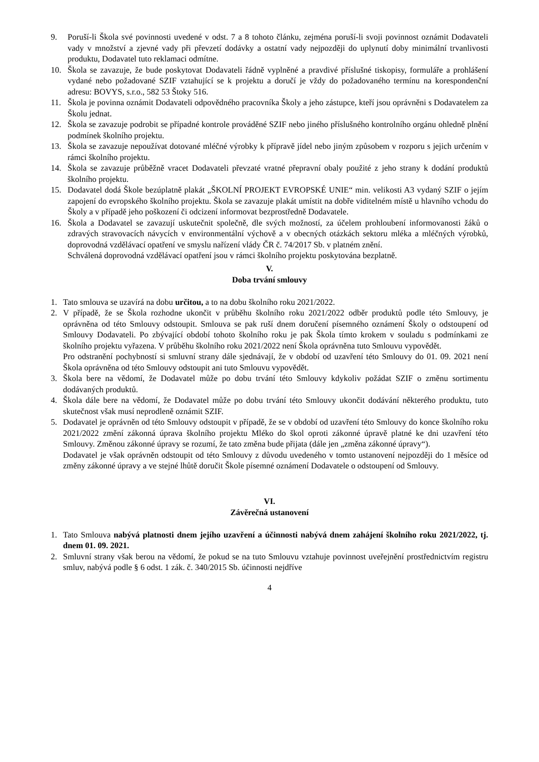9. Poruší-li Škola své povinnosti uvedené v odst. 7 a 8 tohoto článku, zejména poruší-li svoji povinnost oznámit Dodavateli vady v množství a zjevné vady při převzetí dodávky a ostatní vady nejpozději do uplynutí doby minimální trvanlivosti produktu, Dodavatel tuto reklamaci odmítne.
10. Škola se zavazuje, že bude poskytovat Dodavateli řádně vyplněné a pravdivé příslušné tiskopisy, formuláře a prohlášení vydané nebo požadované SZIF vztahující se k projektu a doručí je vždy do požadovaného termínu na korespondenční adresu: BOVYS, s.r.o., 582 53 Štoky 516.
11. Škola je povinna oznámit Dodavateli odpovědného pracovníka Školy a jeho zástupce, kteří jsou oprávněni s Dodavatelem za Školu jednat.
12. Škola se zavazuje podrobit se případné kontrole prováděné SZIF nebo jiného příslušného kontrolního orgánu ohledně plnění podmínek školního projektu.
13. Škola se zavazuje nepoužívat dotované mléčné výrobky k přípravě jídel nebo jiným způsobem v rozporu s jejich určením v rámci školního projektu.
14. Škola se zavazuje průběžně vracet Dodavateli převzaté vratné přepravní obaly použité z jeho strany k dodání produktů školního projektu.
15. Dodavatel dodá Škole bezúplatně plakát „ŠKOLNÍ PROJEKT EVROPSKÉ UNIE“ min. velikosti A3 vydaný SZIF o jejím zapojení do evropského školního projektu. Škola se zavazuje plakát umístit na dobře viditelném místě u hlavního vchodu do Školy a v případě jeho poškození či odcizení informovat bezprostředně Dodavatele.
16. Škola a Dodavatel se zavazují uskutečnit společně, dle svých možností, za účelem prohloubení informovanosti žáků o zdravých stravovacích návycích v environmentální výchově a v obecných otázkách sektoru mléka a mléčných výrobků, doprovodná vzdělávací opatření ve smyslu nařízení vlády ČR č. 74/2017 Sb. v platném znění.
Schválená doprovodná vzdělávací opatření jsou v rámci školního projektu poskytována bezplatně.
V.
Doba trvání smlouvy
1. Tato smlouva se uzavírá na dobu určitou, a to na dobu školního roku 2021/2022.
2. V případě, že se Škola rozhodne ukončit v průběhu školního roku 2021/2022 odběr produktů podle této Smlouvy, je oprávněna od této Smlouvy odstoupit. Smlouva se pak ruší dnem doručení písemného oznámení Školy o odstoupení od Smlouvy Dodavateli. Po zbývající období tohoto školního roku je pak Škola tímto krokem v souladu s podmínkami ze školního projektu vyřazena. V průběhu školního roku 2021/2022 není Škola oprávněna tuto Smlouvu vypovědět.
Pro odstranění pochybností si smluvní strany dále sjednávají, že v období od uzavření této Smlouvy do 01. 09. 2021 není Škola oprávněna od této Smlouvy odstoupit ani tuto Smlouvu vypovědět.
3. Škola bere na vědomí, že Dodavatel může po dobu trvání této Smlouvy kdykoliv požádat SZIF o změnu sortimentu dodávaných produktů.
4. Škola dále bere na vědomí, že Dodavatel může po dobu trvání této Smlouvy ukončit dodávání některého produktu, tuto skutečnost však musí neprodleně oznámit SZIF.
5. Dodavatel je oprávněn od této Smlouvy odstoupit v případě, že se v období od uzavření této Smlouvy do konce školního roku 2021/2022 změní zákonná úprava školního projektu Mléko do škol oproti zákonné úpravě platné ke dni uzavření této Smlouvy. Změnou zákonné úpravy se rozumí, že tato změna bude přijata (dále jen „změna zákonné úpravy“).
Dodavatel je však oprávněn odstoupit od této Smlouvy z důvodu uvedeného v tomto ustanovení nejpozději do 1 měsíce od změny zákonné úpravy a ve stejné lhůtě doručit Škole písemné oznámení Dodavatele o odstoupení od Smlouvy.
VI.
Závěrečná ustanovení
1. Tato Smlouva nabývá platnosti dnem jejího uzavření a účinnosti nabývá dnem zahájení školního roku 2021/2022, tj. dnem 01. 09. 2021.
2. Smluvní strany však berou na vědomí, že pokud se na tuto Smlouvu vztahuje povinnost uveřejnění prostřednictvím registru smluv, nabývá podle § 6 odst. 1 zák. č. 340/2015 Sb. účinnosti nejdříve
4